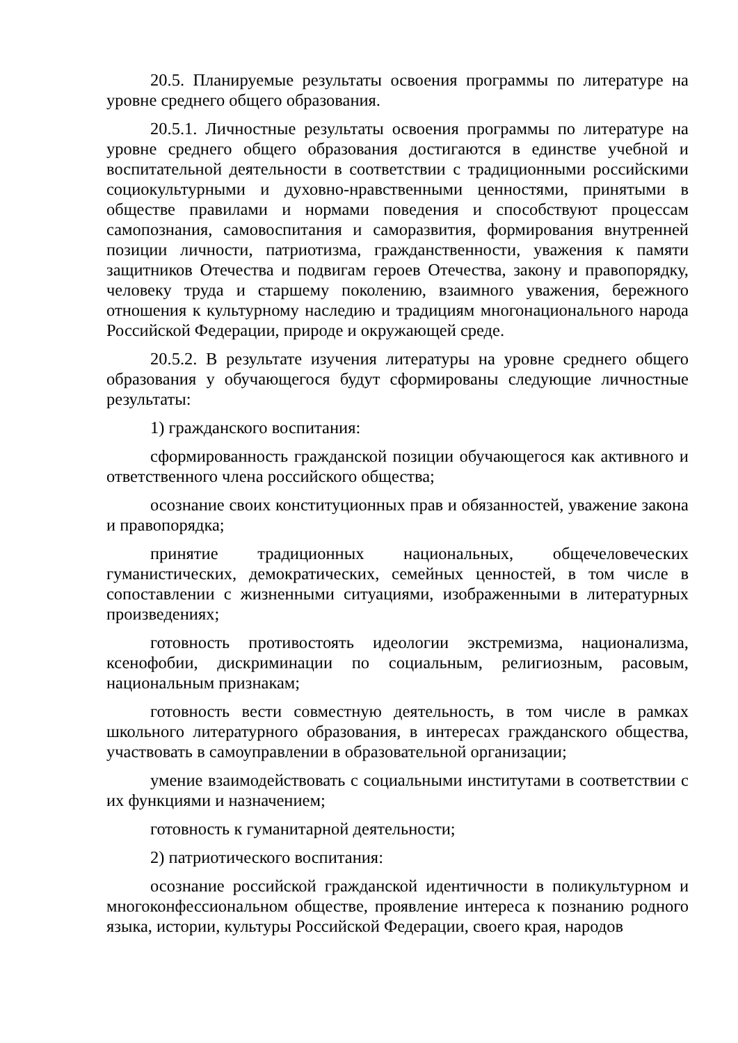20.5. Планируемые результаты освоения программы по литературе на уровне среднего общего образования.
20.5.1. Личностные результаты освоения программы по литературе на уровне среднего общего образования достигаются в единстве учебной и воспитательной деятельности в соответствии с традиционными российскими социокультурными и духовно-нравственными ценностями, принятыми в обществе правилами и нормами поведения и способствуют процессам самопознания, самовоспитания и саморазвития, формирования внутренней позиции личности, патриотизма, гражданственности, уважения к памяти защитников Отечества и подвигам героев Отечества, закону и правопорядку, человеку труда и старшему поколению, взаимного уважения, бережного отношения к культурному наследию и традициям многонационального народа Российской Федерации, природе и окружающей среде.
20.5.2. В результате изучения литературы на уровне среднего общего образования у обучающегося будут сформированы следующие личностные результаты:
1) гражданского воспитания:
сформированность гражданской позиции обучающегося как активного и ответственного члена российского общества;
осознание своих конституционных прав и обязанностей, уважение закона и правопорядка;
принятие традиционных национальных, общечеловеческих гуманистических, демократических, семейных ценностей, в том числе в сопоставлении с жизненными ситуациями, изображенными в литературных произведениях;
готовность противостоять идеологии экстремизма, национализма, ксенофобии, дискриминации по социальным, религиозным, расовым, национальным признакам;
готовность вести совместную деятельность, в том числе в рамках школьного литературного образования, в интересах гражданского общества, участвовать в самоуправлении в образовательной организации;
умение взаимодействовать с социальными институтами в соответствии с их функциями и назначением;
готовность к гуманитарной деятельности;
2) патриотического воспитания:
осознание российской гражданской идентичности в поликультурном и многоконфессиональном обществе, проявление интереса к познанию родного языка, истории, культуры Российской Федерации, своего края, народов